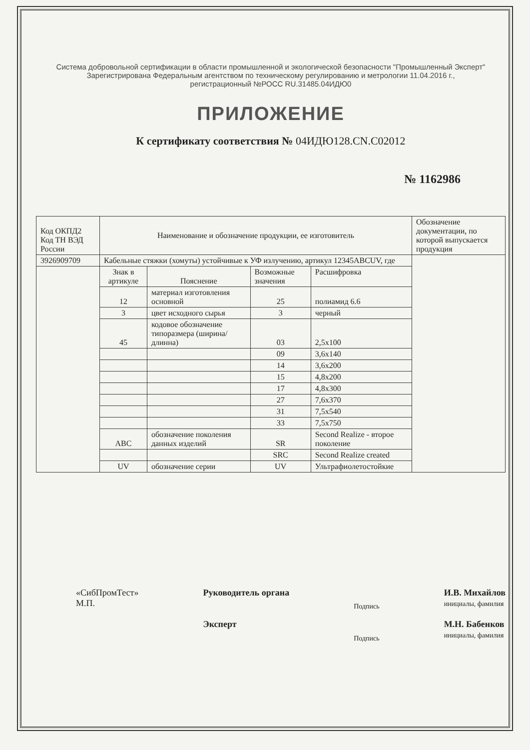Система добровольной сертификации в области промышленной и экологической безопасности "Промышленный Эксперт"
Зарегистрирована Федеральным агентством по техническому регулированию и метрологии 11.04.2016 г.,
регистрационный №РОСС RU.31485.04ИДЮ0
ПРИЛОЖЕНИЕ
К сертификату соответствия № 04ИДЮ128.CN.C02012
№ 1162986
| Код ОКПД2 Код ТН ВЭД России | Наименование и обозначение продукции, ее изготовитель | | | | Обозначение документации, по которой выпускается продукция |
| --- | --- | --- | --- | --- | --- |
| 3926909709 | Кабельные стяжки (хомуты) устойчивые к УФ излучению, артикул 12345ABCUV, где | | | | |
| | Знак в артикуле | Пояснение | Возможные значения | Расшифровка | |
| | 12 | материал изготовления основной | 25 | полиамид 6.6 | |
| | 3 | цвет исходного сырья | 3 | черный | |
| | 45 | кодовое обозначение типоразмера (ширина/ длинна) | 03 | 2,5x100 | |
| | | | 09 | 3,6x140 | |
| | | | 14 | 3,6x200 | |
| | | | 15 | 4,8x200 | |
| | | | 17 | 4,8x300 | |
| | | | 27 | 7,6x370 | |
| | | | 31 | 7,5x540 | |
| | | | 33 | 7,5x750 | |
| | ABC | обозначение поколения данных изделий | SR | Second Realize - второе поколение | |
| | | | SRC | Second Realize created | |
| | UV | обозначение серии | UV | Ультрафиолетостойкие | |
«СибПромТест»
М.П.
Руководитель органа
Эксперт
Подпись
Подпись
И.В. Михайлов
инициалы, фамилия
М.Н. Бабенков
инициалы, фамилия